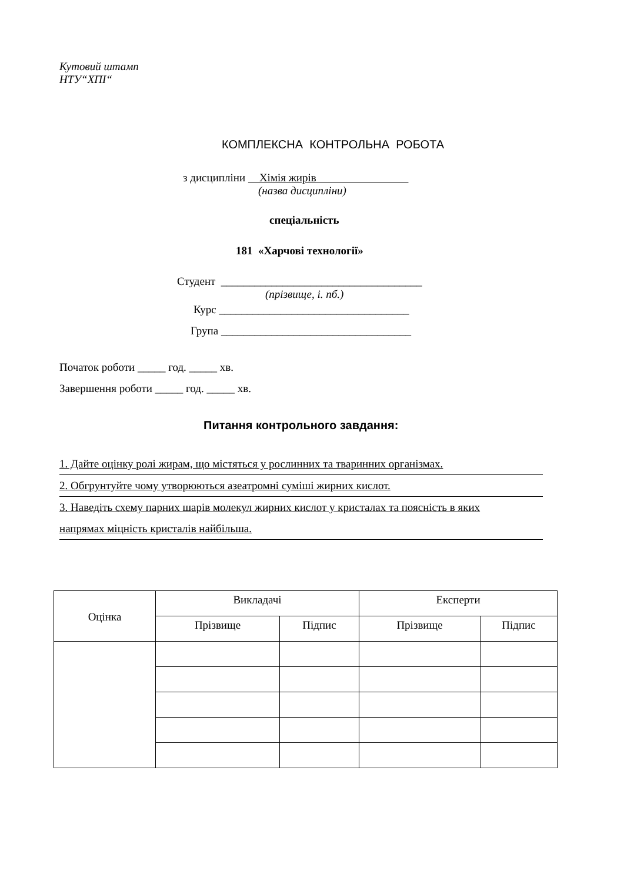Кутовий штамп
НТУ“ХПІ“
КОМПЛЕКСНА КОНТРОЛЬНА РОБОТА
з дисципліни Хімія жирів
(назва дисципліни)
спеціальність
181 «Харчові технології»
Студент ____________________________________
(прізвище, і. пб.)
Курс __________________________________
Група __________________________________
Початок роботи _____ год. _____ хв.
Завершення роботи _____ год. _____ хв.
Питання контрольного завдання:
1. Дайте оцінку ролі жирам, що містяться у рослинних та тваринних організмах.
2. Обгрунтуйте чому утворюються азеатромні суміші жирних кислот.
3. Наведіть схему парних шарів молекул жирних кислот у кристалах та поясність в яких
напрямах міцність кристалів найбільша.
| Оцінка | Викладачі | | Експерти | |
| | Прізвище | Підпис | Прізвище | Підпис |